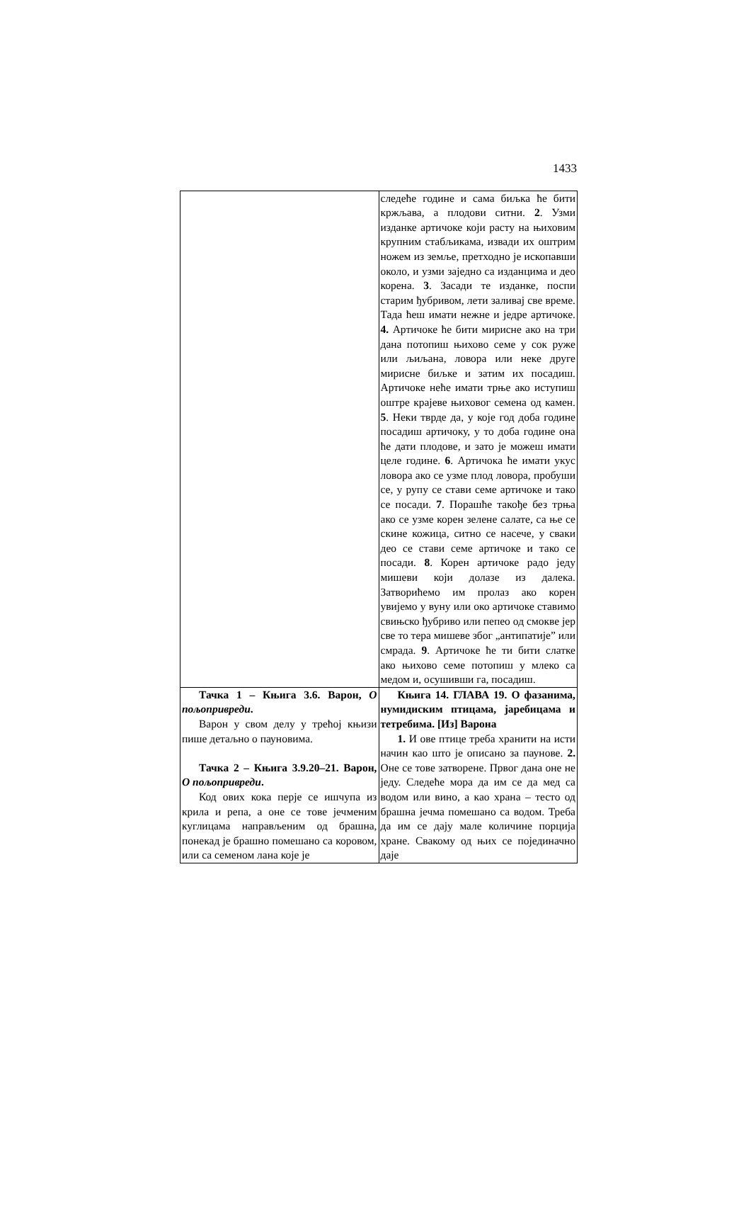1433
| | следеће године и сама биљка ће бити кржљава, а плодови ситни. 2 . Узми изданке артичоке који расту на њиховим крупним стабљикама, извади их оштрим ножем из земље, претходно је ископавши около, и узми заједно са изданцима и део корена. 3 . Засади те изданке, поспи старим ђубривом, лети заливај све време. Тада ћеш имати нежне и једре артичоке. 4. Артичоке ће бити мирисне ако на три дана потопиш њихово семе у сок руже или љиљана, ловора или неке друге мирисне биљке и затим их посадиш. Артичоке неће имати трње ако иступиш оштре крајеве њиховог семена од камен. 5 . Неки тврде да, у које год доба године посадиш артичоку, у то доба године она ће дати плодове, и зато је можеш имати целе године. 6 . Артичока ће имати укус ловора ако се узме плод ловора, пробуши се, у рупу се стави семе артичоке и тако се посади. 7 . Порашће такође без трња ако се узме корен зелене салате, са ње се скине кожица, ситно се насече, у сваки део се стави семе артичоке и тако се посади. 8 . Корен артичоке радо једу мишеви који долазе из далека. Затворићемо им пролаз ако корен увијемо у вуну или око артичоке ставимо свињско ђубриво или пепео од смокве јер све то тера мишеве због „антипатије” или смрада. 9 . Артичоке ће ти бити слатке ако њихово семе потопиш у млеко са медом и, осушивши га, посадиш. |
| Тачка 1 – Књига 3.6. Варон, О пољопривреди . Варон у свом делу у трећој књизи пише детаљно о пауновима. Тачка 2 – Књига 3.9.20–21. Варон, О пољопривреди . Код ових кока перје се ишчупа из крила и репа, а оне се тове јечменим куглицама направљеним од брашна, понекад је брашно помешано са коровом, или са семеном лана које је | Књига 14. ГЛАВА 19. О фазанима, нумидиским птицама, јаребицама и тетребима. [Из] Варона 1. И ове птице треба хранити на исти начин као што је описано за паунове. 2. Оне се тове затворене. Првог дана оне не једу. Следеће мора да им се да мед са водом или вино, а као храна – тесто од брашна јечма помешано са водом. Треба да им се дају мале количине порција хране. Свакому од њих се појединачно даје |